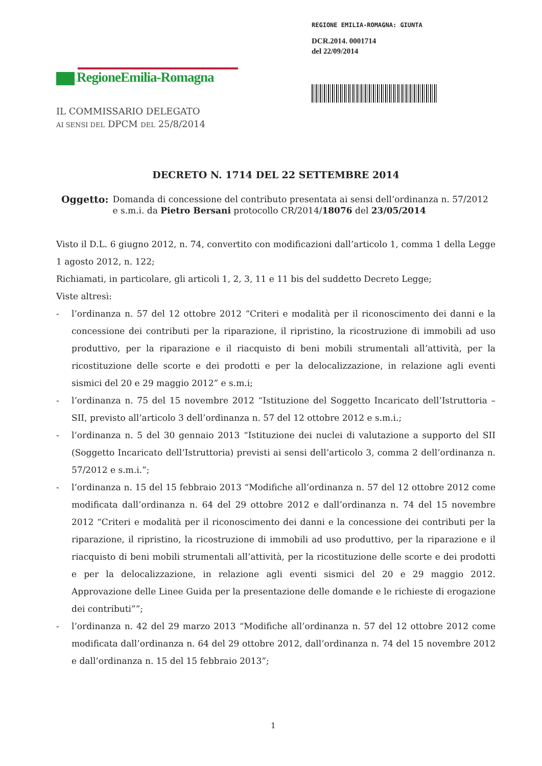REGIONE EMILIA-ROMAGNA: GIUNTA
DCR.2014. 0001714
del 22/09/2014
RegioneEmilia-Romagna
IL COMMISSARIO DELEGATO
AI SENSI DEL DPCM DEL 25/8/2014
DECRETO N. 1714 DEL 22 SETTEMBRE 2014
Oggetto: Domanda di concessione del contributo presentata ai sensi dell’ordinanza n. 57/2012 e s.m.i. da Pietro Bersani protocollo CR/2014/18076 del 23/05/2014
Visto il D.L. 6 giugno 2012, n. 74, convertito con modificazioni dall’articolo 1, comma 1 della Legge 1 agosto 2012, n. 122;
Richiamati, in particolare, gli articoli 1, 2, 3, 11 e 11 bis del suddetto Decreto Legge;
Viste altresì:
- l’ordinanza n. 57 del 12 ottobre 2012 “Criteri e modalità per il riconoscimento dei danni e la concessione dei contributi per la riparazione, il ripristino, la ricostruzione di immobili ad uso produttivo, per la riparazione e il riacquisto di beni mobili strumentali all’attività, per la ricostituzione delle scorte e dei prodotti e per la delocalizzazione, in relazione agli eventi sismici del 20 e 29 maggio 2012” e s.m.i;
- l’ordinanza n. 75 del 15 novembre 2012 “Istituzione del Soggetto Incaricato dell’Istruttoria – SII, previsto all’articolo 3 dell’ordinanza n. 57 del 12 ottobre 2012 e s.m.i.;
- l’ordinanza n. 5 del 30 gennaio 2013 “Istituzione dei nuclei di valutazione a supporto del SII (Soggetto Incaricato dell’Istruttoria) previsti ai sensi dell’articolo 3, comma 2 dell’ordinanza n. 57/2012 e s.m.i.”;
- l’ordinanza n. 15 del 15 febbraio 2013 “Modifiche all’ordinanza n. 57 del 12 ottobre 2012 come modificata dall’ordinanza n. 64 del 29 ottobre 2012 e dall’ordinanza n. 74 del 15 novembre 2012 “Criteri e modalità per il riconoscimento dei danni e la concessione dei contributi per la riparazione, il ripristino, la ricostruzione di immobili ad uso produttivo, per la riparazione e il riacquisto di beni mobili strumentali all’attività, per la ricostituzione delle scorte e dei prodotti e per la delocalizzazione, in relazione agli eventi sismici del 20 e 29 maggio 2012. Approvazione delle Linee Guida per la presentazione delle domande e le richieste di erogazione dei contributi””;
- l’ordinanza n. 42 del 29 marzo 2013 “Modifiche all’ordinanza n. 57 del 12 ottobre 2012 come modificata dall’ordinanza n. 64 del 29 ottobre 2012, dall’ordinanza n. 74 del 15 novembre 2012 e dall’ordinanza n. 15 del 15 febbraio 2013”;
1